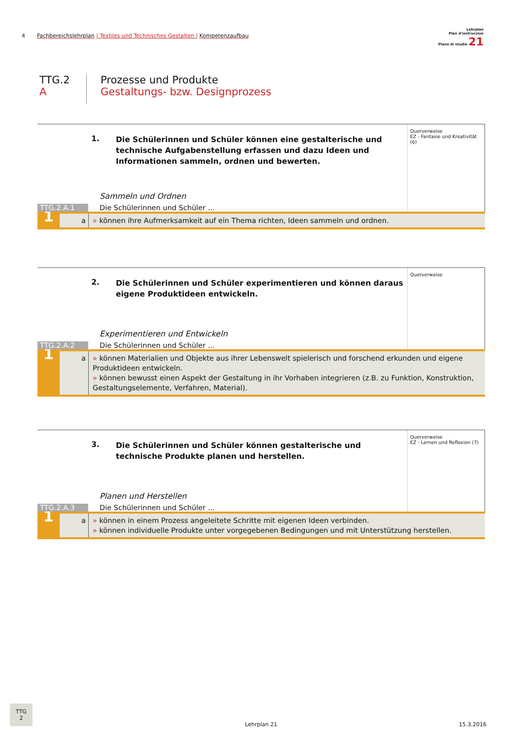4 Fachbereichslehrplan | Textiles und Technisches Gestalten | Kompetenzaufbau
Lehrplan
Plan d'instrucziun
Piano di studio 21
TTG.2
A
Prozesse und Produkte
Gestaltungs- bzw. Designprozess
1.
Die Schülerinnen und Schüler können eine gestalterische und technische Aufgabenstellung erfassen und dazu Ideen und Informationen sammeln, ordnen und bewerten.
Sammeln und Ordnen
TTG.2.A.1
Die Schülerinnen und Schüler ...
Querverweise
EZ - Fantasie und Kreativität (6)
1
a » können ihre Aufmerksamkeit auf ein Thema richten, Ideen sammeln und ordnen.
2.
Die Schülerinnen und Schüler experimentieren und können daraus eigene Produktideen entwickeln.
Experimentieren und Entwickeln
TTG.2.A.2
Die Schülerinnen und Schüler ...
Querverweise
1
a » können Materialien und Objekte aus ihrer Lebenswelt spielerisch und forschend erkunden und eigene Produktideen entwickeln.
» können bewusst einen Aspekt der Gestaltung in ihr Vorhaben integrieren (z.B. zu Funktion, Konstruktion, Gestaltungselemente, Verfahren, Material).
3.
Die Schülerinnen und Schüler können gestalterische und technische Produkte planen und herstellen.
Planen und Herstellen
TTG.2.A.3
Die Schülerinnen und Schüler ...
Querverweise
EZ - Lernen und Reflexion (7)
1
a » können in einem Prozess angeleitete Schritte mit eigenen Ideen verbinden.
» können individuelle Produkte unter vorgegebenen Bedingungen und mit Unterstützung herstellen.
TTG
2
Lehrplan 21 15.3.2016